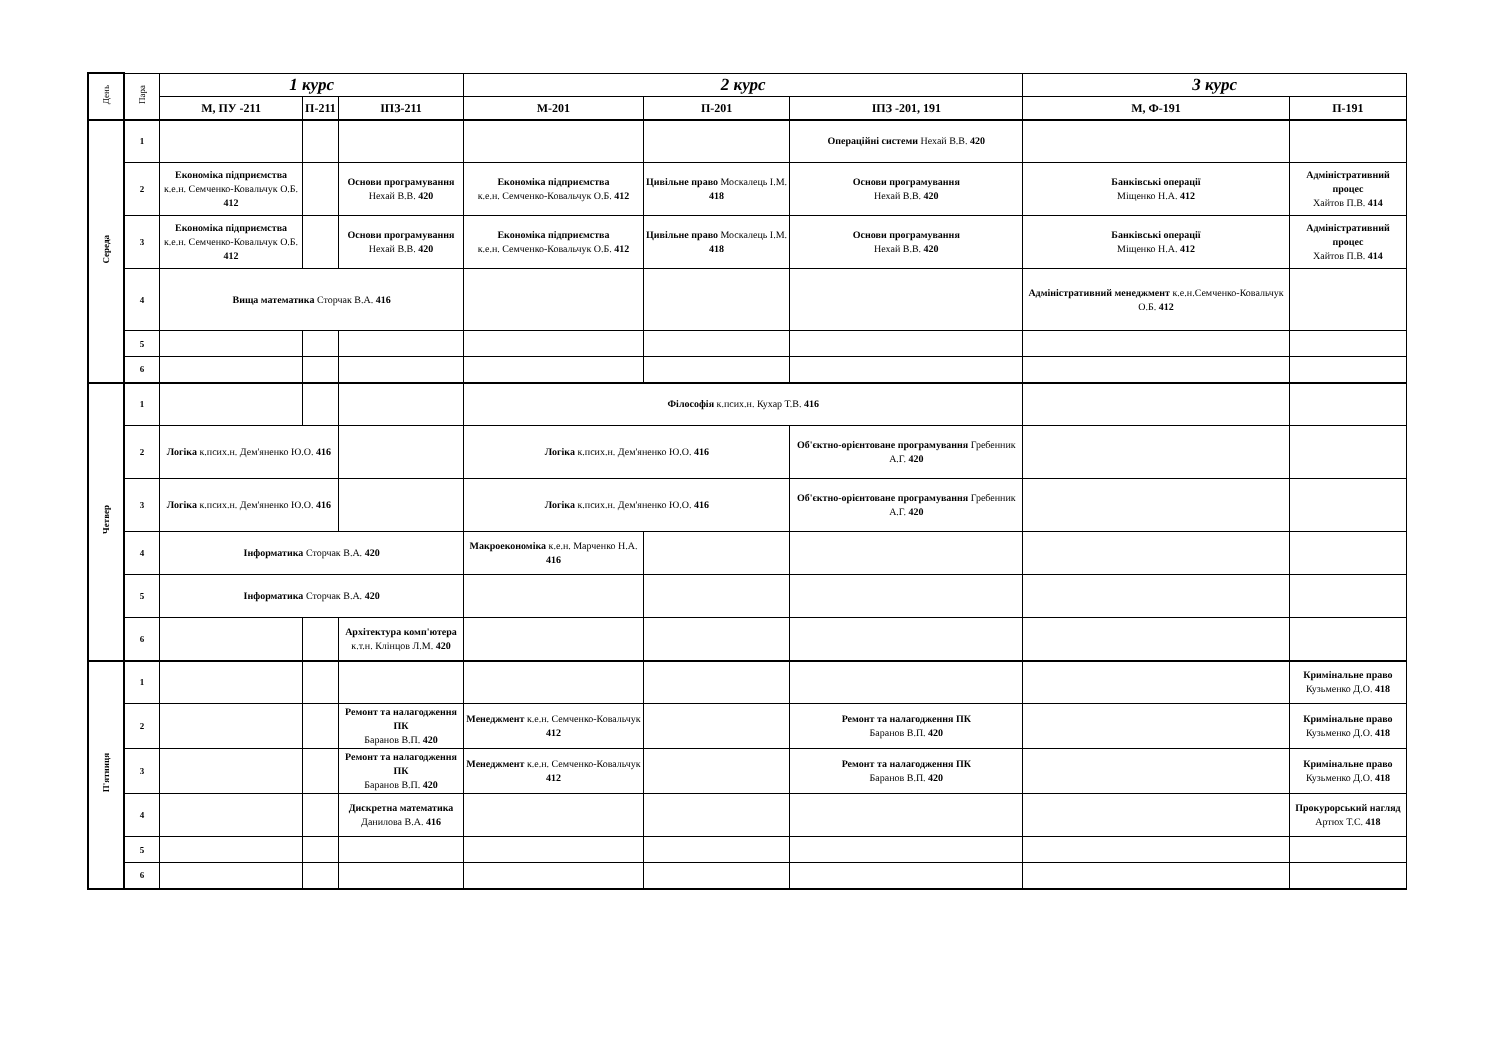| День | Пара | 1 курс | | | 2 курс | | | 3 курс | |
| --- | --- | --- | --- | --- | --- | --- | --- | --- | --- |
| | | М, ПУ -211 | П-211 | ІПЗ-211 | М-201 | П-201 | ІПЗ -201, 191 | М, Ф-191 | П-191 |
| Середа | 1 | | | | | | Операційні системи Нехай В.В. 420 | | |
| | 2 | Економіка підприємства к.е.н. Семченко-Ковальчук О.Б. 412 | | Основи програмування Нехай В.В. 420 | Економіка підприємства к.е.н. Семченко-Ковальчук О.Б. 412 | Цивільне право Москалець І.М. 418 | Основи програмування Нехай В.В. 420 | Банківські операції Міщенко Н.А. 412 | Адміністративний процес Хайтов П.В. 414 |
| | 3 | Економіка підприємства к.е.н. Семченко-Ковальчук О.Б. 412 | | Основи програмування Нехай В.В. 420 | Економіка підприємства к.е.н. Семченко-Ковальчук О.Б. 412 | Цивільне право Москалець І.М. 418 | Основи програмування Нехай В.В. 420 | Банківські операції Міщенко Н.А. 412 | Адміністративний процес Хайтов П.В. 414 |
| | 4 | Вища математика Сторчак В.А. 416 | | | | | | Адміністративний менеджмент к.е.н.Семченко-Ковальчук О.Б. 412 | |
| | 5 | | | | | | | | |
| | 6 | | | | | | | | |
| Четвер | 1 | | | | Філософія к.псих.н. Кухар Т.В. 416 | | | | |
| | 2 | Логіка к.псих.н. Дем'яненко Ю.О. 416 | | | Логіка к.псих.н. Дем'яненко Ю.О. 416 | | Об'єктно-орієнтоване програмування Гребенник А.Г. 420 | | |
| | 3 | Логіка к.псих.н. Дем'яненко Ю.О. 416 | | | Логіка к.псих.н. Дем'яненко Ю.О. 416 | | Об'єктно-орієнтоване програмування Гребенник А.Г. 420 | | |
| | 4 | Інформатика Сторчак В.А. 420 | | | Макроекономіка к.е.н. Марченко Н.А. 416 | | | | |
| | 5 | Інформатика Сторчак В.А. 420 | | | | | | | |
| | 6 | | | Архітектура комп'ютера к.т.н. Клінцов Л.М. 420 | | | | | |
| П'ятниця | 1 | | | | | | | | Кримінальне право Кузьменко Д.О. 418 |
| | 2 | | | Ремонт та налагодження ПК Баранов В.П. 420 | Менеджмент к.е.н. Семченко-Ковальчук 412 | | Ремонт та налагодження ПК Баранов В.П. 420 | | Кримінальне право Кузьменко Д.О. 418 |
| | 3 | | | Ремонт та налагодження ПК Баранов В.П. 420 | Менеджмент к.е.н. Семченко-Ковальчук 412 | | Ремонт та налагодження ПК Баранов В.П. 420 | | Кримінальне право Кузьменко Д.О. 418 |
| | 4 | | | Дискретна математика Данилова В.А. 416 | | | | | Прокурорський нагляд Артюх Т.С. 418 |
| | 5 | | | | | | | | |
| | 6 | | | | | | | | |